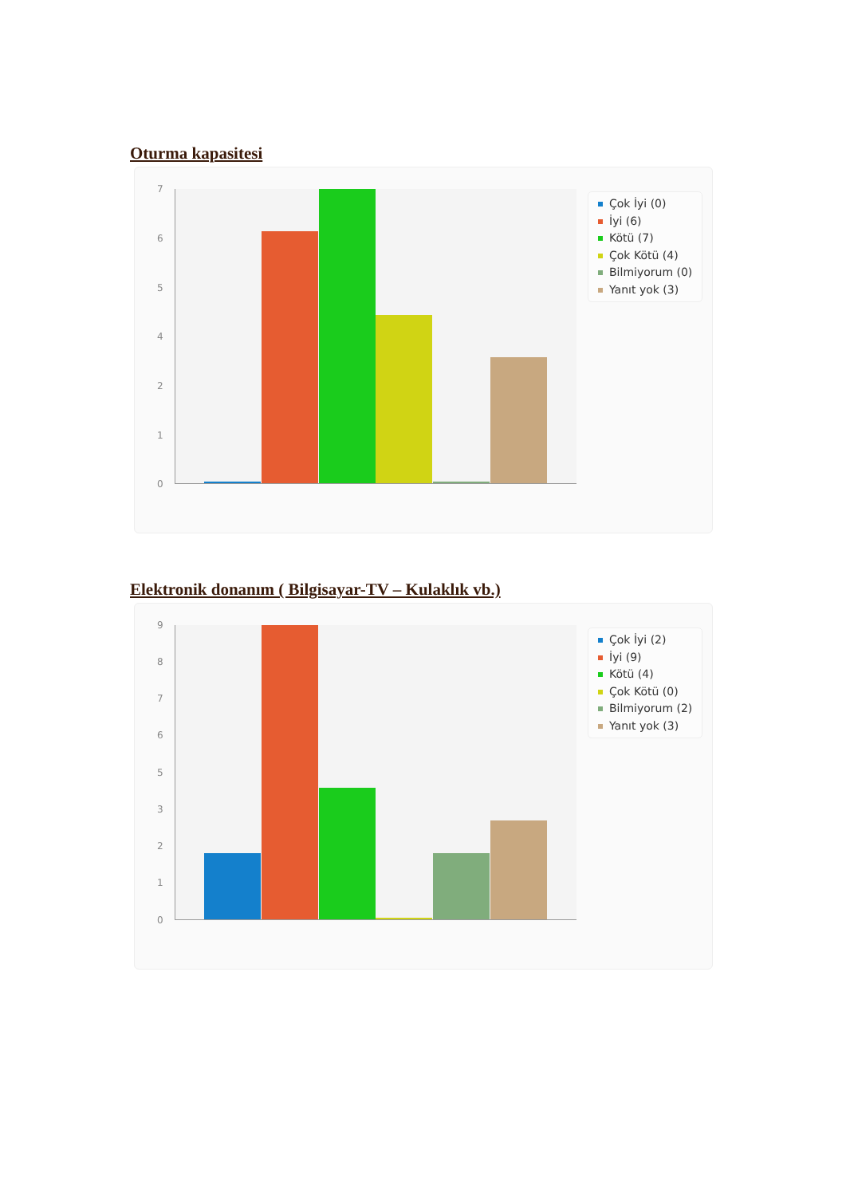Oturma kapasitesi
7
6
5
4
2
1
0
Çok İyi (0)
İyi (6)
Kötü (7)
Çok Kötü (4)
Bilmiyorum (0)
Yanıt yok (3)
Elektronik donanım ( Bilgisayar-TV – Kulaklık vb.)
9
8
7
6
5
3
2
1
0
Çok İyi (2)
İyi (9)
Kötü (4)
Çok Kötü (0)
Bilmiyorum (2)
Yanıt yok (3)